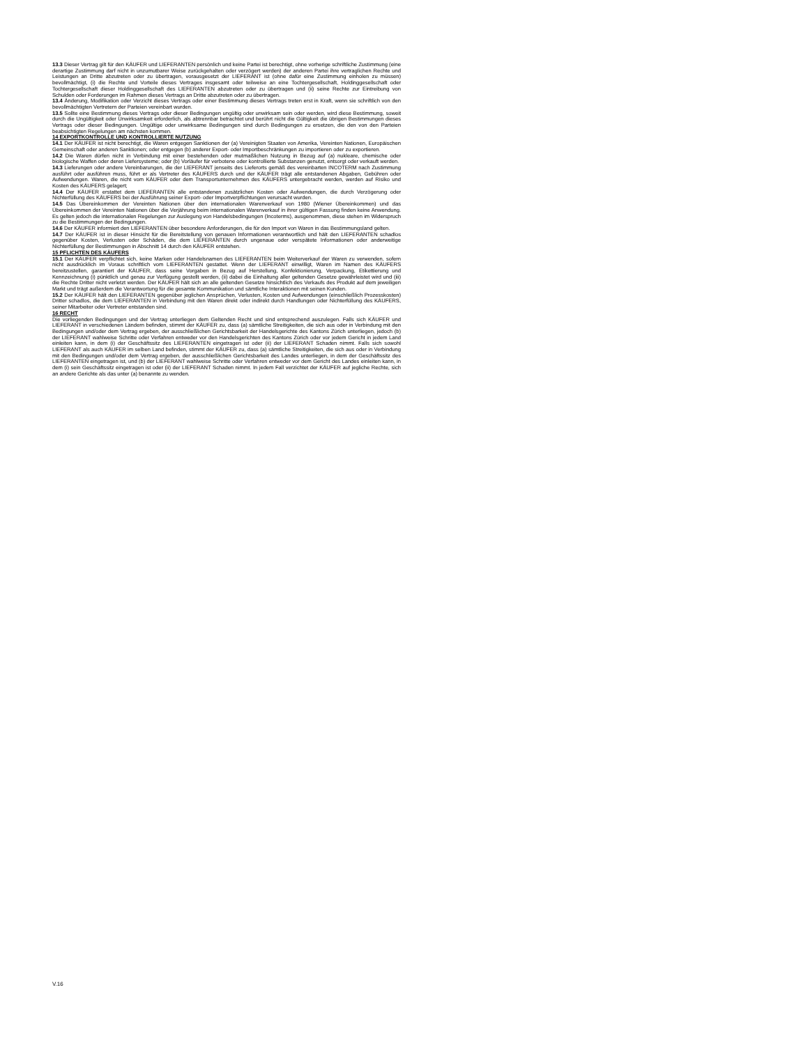13.3 Dieser Vertrag gilt für den KÄUFER und LIEFERANTEN persönlich und keine Partei ist berechtigt, ohne vorherige schriftliche Zustimmung (eine derartige Zustimmung darf nicht in unzumutbarer Weise zurückgehalten oder verzögert werden) der anderen Partei ihre vertraglichen Rechte und Leistungen an Dritte abzutreten oder zu übertragen, vorausgesetzt der LIEFERANT ist (ohne dafür eine Zustimmung einholen zu müssen) bevollmächtigt, (i) die Rechte und Vorteile dieses Vertrages insgesamt oder teilweise an eine Tochtergesellschaft, Holdinggesellschaft oder Tochtergesellschaft dieser Holdinggesellschaft des LIEFERANTEN abzutreten oder zu übertragen und (ii) seine Rechte zur Eintreibung von Schulden oder Forderungen im Rahmen dieses Vertrags an Dritte abzutreten oder zu übertragen.
13.4 Änderung, Modifikation oder Verzicht dieses Vertrags oder einer Bestimmung dieses Vertrags treten erst in Kraft, wenn sie schriftlich von den bevollmächtigten Vertretern der Parteien vereinbart wurden.
13.5 Sollte eine Bestimmung dieses Vertrags oder dieser Bedingungen ungültig oder unwirksam sein oder werden, wird diese Bestimmung, soweit durch die Ungültigkeit oder Unwirksamkeit erforderlich, als abtrennbar betrachtet und berührt nicht die Gültigkeit die übrigen Bestimmungen dieses Vertrags oder dieser Bedingungen. Ungültige oder unwirksame Bedingungen sind durch Bedingungen zu ersetzen, die den von den Parteien beabsichtigten Regelungen am nächsten kommen.
14 EXPORTKONTROLLE UND KONTROLLIERTE NUTZUNG
14.1 Der KÄUFER ist nicht berechtigt, die Waren entgegen Sanktionen der (a) Vereinigten Staaten von Amerika, Vereinten Nationen, Europäischen Gemeinschaft oder anderen Sanktionen; oder entgegen (b) anderer Export- oder Importbeschränkungen zu importieren oder zu exportieren.
14.2 Die Waren dürfen nicht in Verbindung mit einer bestehenden oder mutmaßlichen Nutzung in Bezug auf (a) nukleare, chemische oder biologische Waffen oder deren Liefersysteme; oder (b) Vorläufer für verbotene oder kontrollierte Substanzen genutzt, entsorgt oder verkauft werden.
14.3 Lieferungen oder andere Vereinbarungen, die der LIEFERANT jenseits des Lieferorts gemäß des vereinbarten INCOTERM nach Zustimmung ausführt oder ausführen muss, führt er als Vertreter des KÄUFERS durch und der KÄUFER trägt alle entstandenen Abgaben, Gebühren oder Aufwendungen. Waren, die nicht vom KÄUFER oder dem Transportunternehmen des KÄUFERS untergebracht werden, werden auf Risiko und Kosten des KÄUFERS gelagert;
14.4 Der KÄUFER erstattet dem LIEFERANTEN alle entstandenen zusätzlichen Kosten oder Aufwendungen, die durch Verzögerung oder Nichterfüllung des KÄUFERS bei der Ausführung seiner Export- oder Importverpflichtungen verursacht wurden.
14.5 Das Übereinkommen der Vereinten Nationen über den internationalen Warenverkauf von 1980 (Wiener Übereinkommen) und das Übereinkommen der Vereinten Nationen über die Verjährung beim internationalen Warenverkauf in ihrer gültigen Fassung finden keine Anwendung. Es gelten jedoch die internationalen Regelungen zur Auslegung von Handelsbedingungen (Incoterms), ausgenommen, diese stehen im Widerspruch zu die Bestimmungen der Bedingungen.
14.6 Der KÄUFER informiert den LIEFERANTEN über besondere Anforderungen, die für den Import von Waren in das Bestimmungsland gelten.
14.7 Der KÄUFER ist in dieser Hinsicht für die Bereitstellung von genauen Informationen verantwortlich und hält den LIEFERANTEN schadlos gegenüber Kosten, Verlusten oder Schäden, die dem LIEFERANTEN durch ungenaue oder verspätete Informationen oder anderweitige Nichterfüllung der Bestimmungen in Abschnitt 14 durch den KÄUFER entstehen.
15 PFLICHTEN DES KÄUFERS
15.1 Der KÄUFER verpflichtet sich, keine Marken oder Handelsnamen des LIEFERANTEN beim Weiterverkauf der Waren zu verwenden, sofern nicht ausdrücklich im Voraus schriftlich vom LIEFERANTEN gestattet. Wenn der LIEFERANT einwilligt, Waren im Namen des KÄUFERS bereitzustellen, garantiert der KÄUFER, dass seine Vorgaben in Bezug auf Herstellung, Konfektionierung, Verpackung, Etikettierung und Kennzeichnung (i) pünktlich und genau zur Verfügung gestellt werden, (ii) dabei die Einhaltung aller geltenden Gesetze gewährleistet wird und (iii) die Rechte Dritter nicht verletzt werden. Der KÄUFER hält sich an alle geltenden Gesetze hinsichtlich des Verkaufs des Produkt auf dem jeweiligen Markt und trägt außerdem die Verantwortung für die gesamte Kommunikation und sämtliche Interaktionen mit seinen Kunden.
15.2 Der KÄUFER hält den LIEFERANTEN gegenüber jeglichen Ansprüchen, Verlusten, Kosten und Aufwendungen (einschließlich Prozesskosten) Dritter schadlos, die dem LIEFERANTEN in Verbindung mit den Waren direkt oder indirekt durch Handlungen oder Nichterfüllung des KÄUFERS, seiner Mitarbeiter oder Vertreter entstanden sind.
16 RECHT
Die vorliegenden Bedingungen und der Vertrag unterliegen dem Geltenden Recht und sind entsprechend auszulegen. Falls sich KÄUFER und LIEFERANT in verschiedenen Ländern befinden, stimmt der KÄUFER zu, dass (a) sämtliche Streitigkeiten, die sich aus oder in Verbindung mit den Bedingungen und/oder dem Vertrag ergeben, der ausschließlichen Gerichtsbarkeit der Handelsgerichte des Kantons Zürich unterliegen, jedoch (b) der LIEFERANT wahlweise Schritte oder Verfahren entweder vor den Handelsgerichten des Kantons Zürich oder vor jedem Gericht in jedem Land einleiten kann, in dem (i) der Geschäftssitz des LIEFERANTEN eingetragen ist oder (ii) der LIEFERANT Schaden nimmt. Falls sich sowohl LIEFERANT als auch KÄUFER im selben Land befinden, stimmt der KÄUFER zu, dass (a) sämtliche Streitigkeiten, die sich aus oder in Verbindung mit den Bedingungen und/oder dem Vertrag ergeben, der ausschließlichen Gerichtsbarkeit des Landes unterliegen, in dem der Geschäftssitz des LIEFERANTEN eingetragen ist, und (b) der LIEFERANT wahlweise Schritte oder Verfahren entweder vor dem Gericht des Landes einleiten kann, in dem (i) sein Geschäftssitz eingetragen ist oder (ii) der LIEFERANT Schaden nimmt. In jedem Fall verzichtet der KÄUFER auf jegliche Rechte, sich an andere Gerichte als das unter (a) benannte zu wenden.
V.16